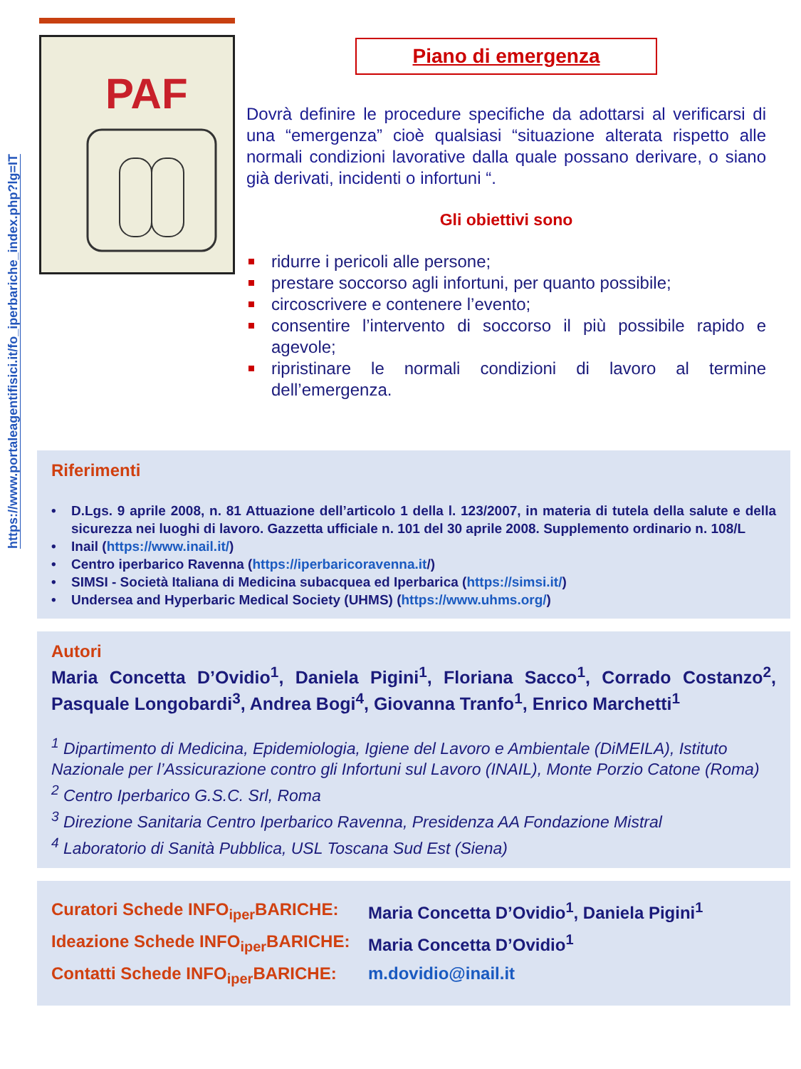https://www.portaleagentifisici.it/fo_iperbariche_index.php?lg=IT
PAF
Piano di emergenza
Dovrà definire le procedure specifiche da adottarsi al verificarsi di una “emergenza” cioè qualsiasi “situazione alterata rispetto alle normali condizioni lavorative dalla quale possano derivare, o siano già derivati, incidenti o infortuni “.
Gli obiettivi sono
ridurre i pericoli alle persone;
prestare soccorso agli infortuni, per quanto possibile;
circoscrivere e contenere l’evento;
consentire l’intervento di soccorso il più possibile rapido e agevole;
ripristinare le normali condizioni di lavoro al termine dell’emergenza.
Riferimenti
• D.Lgs. 9 aprile 2008, n. 81 Attuazione dell’articolo 1 della l. 123/2007, in materia di tutela della salute e della sicurezza nei luoghi di lavoro. Gazzetta ufficiale n. 101 del 30 aprile 2008. Supplemento ordinario n. 108/L
• Inail (https://www.inail.it/)
• Centro iperbarico Ravenna (https://iperbaricoravenna.it/)
• SIMSI - Società Italiana di Medicina subacquea ed Iperbarica (https://simsi.it/)
• Undersea and Hyperbaric Medical Society (UHMS) (https://www.uhms.org/)
Autori
Maria Concetta D’Ovidio<sup>1</sup>, Daniela Pigini<sup>1</sup>, Floriana Sacco<sup>1</sup>, Corrado Costanzo<sup>2</sup>, Pasquale Longobardi<sup>3</sup>, Andrea Bogi<sup>4</sup>, Giovanna Tranfo<sup>1</sup>, Enrico Marchetti<sup>1</sup>
<sup>1</sup> Dipartimento di Medicina, Epidemiologia, Igiene del Lavoro e Ambientale (DiMEILA), Istituto Nazionale per l’Assicurazione contro gli Infortuni sul Lavoro (INAIL), Monte Porzio Catone (Roma)
<sup>2</sup> Centro Iperbarico G.S.C. Srl, Roma
<sup>3</sup> Direzione Sanitaria Centro Iperbarico Ravenna, Presidenza AA Fondazione Mistral
<sup>4</sup> Laboratorio di Sanità Pubblica, USL Toscana Sud Est (Siena)
Curatori Schede INFO<sub>iper</sub>BARICHE: Maria Concetta D’Ovidio<sup>1</sup>, Daniela Pigini<sup>1</sup>
Ideazione Schede INFO<sub>iper</sub>BARICHE: Maria Concetta D’Ovidio<sup>1</sup>
Contatti Schede INFO<sub>iper</sub>BARICHE: m.dovidio@inail.it